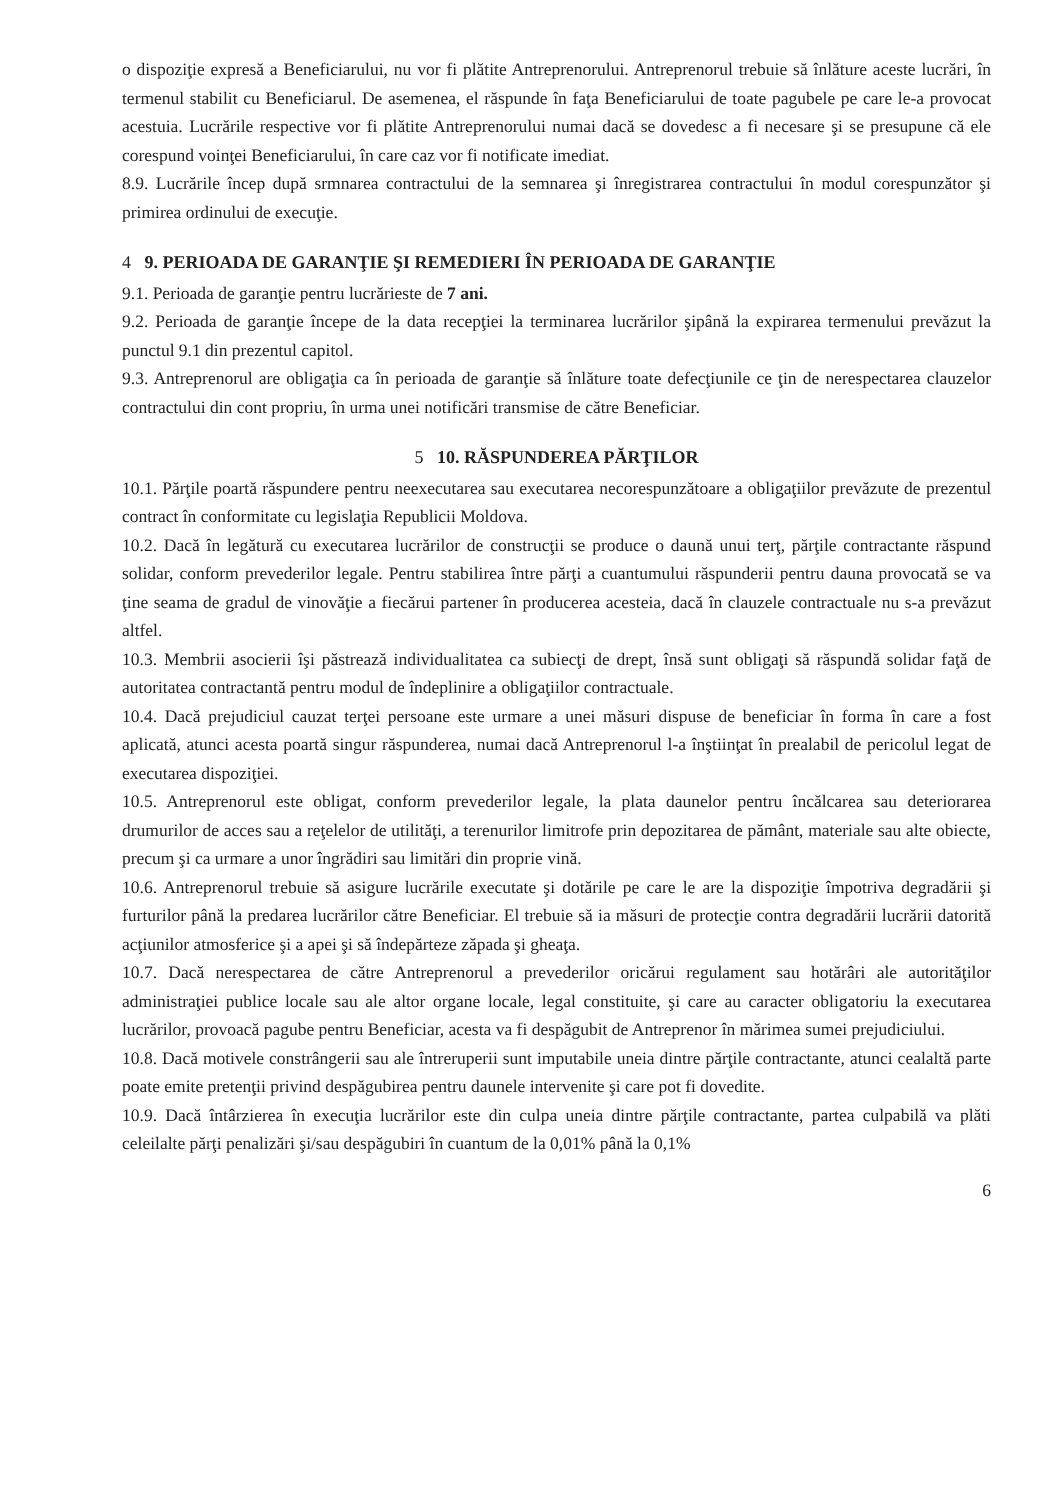o dispoziţie expresă a Beneficiarului, nu vor fi plătite Antreprenorului. Antreprenorul trebuie să înlăture aceste lucrări, în termenul stabilit cu Beneficiarul. De asemenea, el răspunde în faţa Beneficiarului de toate pagubele pe care le-a provocat acestuia. Lucrările respective vor fi plătite Antreprenorului numai dacă se dovedesc a fi necesare şi se presupune că ele corespund voinţei Beneficiarului, în care caz vor fi notificate imediat.
8.9. Lucrările încep după srmnarea contractului de la semnarea şi înregistrarea contractului în modul corespunzător şi primirea ordinului de execuţie.
4 9. PERIOADA DE GARANŢIE ŞI REMEDIERI ÎN PERIOADA DE GARANŢIE
9.1. Perioada de garanţie pentru lucrărieste de 7 ani.
9.2. Perioada de garanţie începe de la data recepţiei la terminarea lucrărilor şipână la expirarea termenului prevăzut la punctul 9.1 din prezentul capitol.
9.3. Antreprenorul are obligaţia ca în perioada de garanţie să înlăture toate defecţiunile ce ţin de nerespectarea clauzelor contractului din cont propriu, în urma unei notificări transmise de către Beneficiar.
5 10. RĂSPUNDEREA PĂRŢILOR
10.1. Părţile poartă răspundere pentru neexecutarea sau executarea necorespunzătoare a obligaţiilor prevăzute de prezentul contract în conformitate cu legislaţia Republicii Moldova.
10.2. Dacă în legătură cu executarea lucrărilor de construcţii se produce o daună unui terţ, părţile contractante răspund solidar, conform prevederilor legale. Pentru stabilirea între părţi a cuantumului răspunderii pentru dauna provocată se va ţine seama de gradul de vinovăţie a fiecărui partener în producerea acesteia, dacă în clauzele contractuale nu s-a prevăzut altfel.
10.3. Membrii asocierii îşi păstrează individualitatea ca subiecţi de drept, însă sunt obligaţi să răspundă solidar faţă de autoritatea contractantă pentru modul de îndeplinire a obligaţiilor contractuale.
10.4. Dacă prejudiciul cauzat terţei persoane este urmare a unei măsuri dispuse de beneficiar în forma în care a fost aplicată, atunci acesta poartă singur răspunderea, numai dacă Antreprenorul l-a înştiinţat în prealabil de pericolul legat de executarea dispoziţiei.
10.5. Antreprenorul este obligat, conform prevederilor legale, la plata daunelor pentru încălcarea sau deteriorarea drumurilor de acces sau a reţelelor de utilităţi, a terenurilor limitrofe prin depozitarea de pământ, materiale sau alte obiecte, precum şi ca urmare a unor îngrădiri sau limitări din proprie vină.
10.6. Antreprenorul trebuie să asigure lucrările executate şi dotările pe care le are la dispoziţie împotriva degradării şi furturilor până la predarea lucrărilor către Beneficiar. El trebuie să ia măsuri de protecţie contra degradării lucrării datorită acţiunilor atmosferice şi a apei şi să îndepărteze zăpada şi gheaţa.
10.7. Dacă nerespectarea de către Antreprenorul a prevederilor oricărui regulament sau hotărâri ale autorităţilor administraţiei publice locale sau ale altor organe locale, legal constituite, şi care au caracter obligatoriu la executarea lucrărilor, provoacă pagube pentru Beneficiar, acesta va fi despăgubit de Antreprenor în mărimea sumei prejudiciului.
10.8. Dacă motivele constrângerii sau ale întreruperii sunt imputabile uneia dintre părţile contractante, atunci cealaltă parte poate emite pretenţii privind despăgubirea pentru daunele intervenite şi care pot fi dovedite.
10.9. Dacă întârzierea în execuţia lucrărilor este din culpa uneia dintre părţile contractante, partea culpabilă va plăti celeilalte părţi penalizări şi/sau despăgubiri în cuantum de la 0,01% până la 0,1%
6